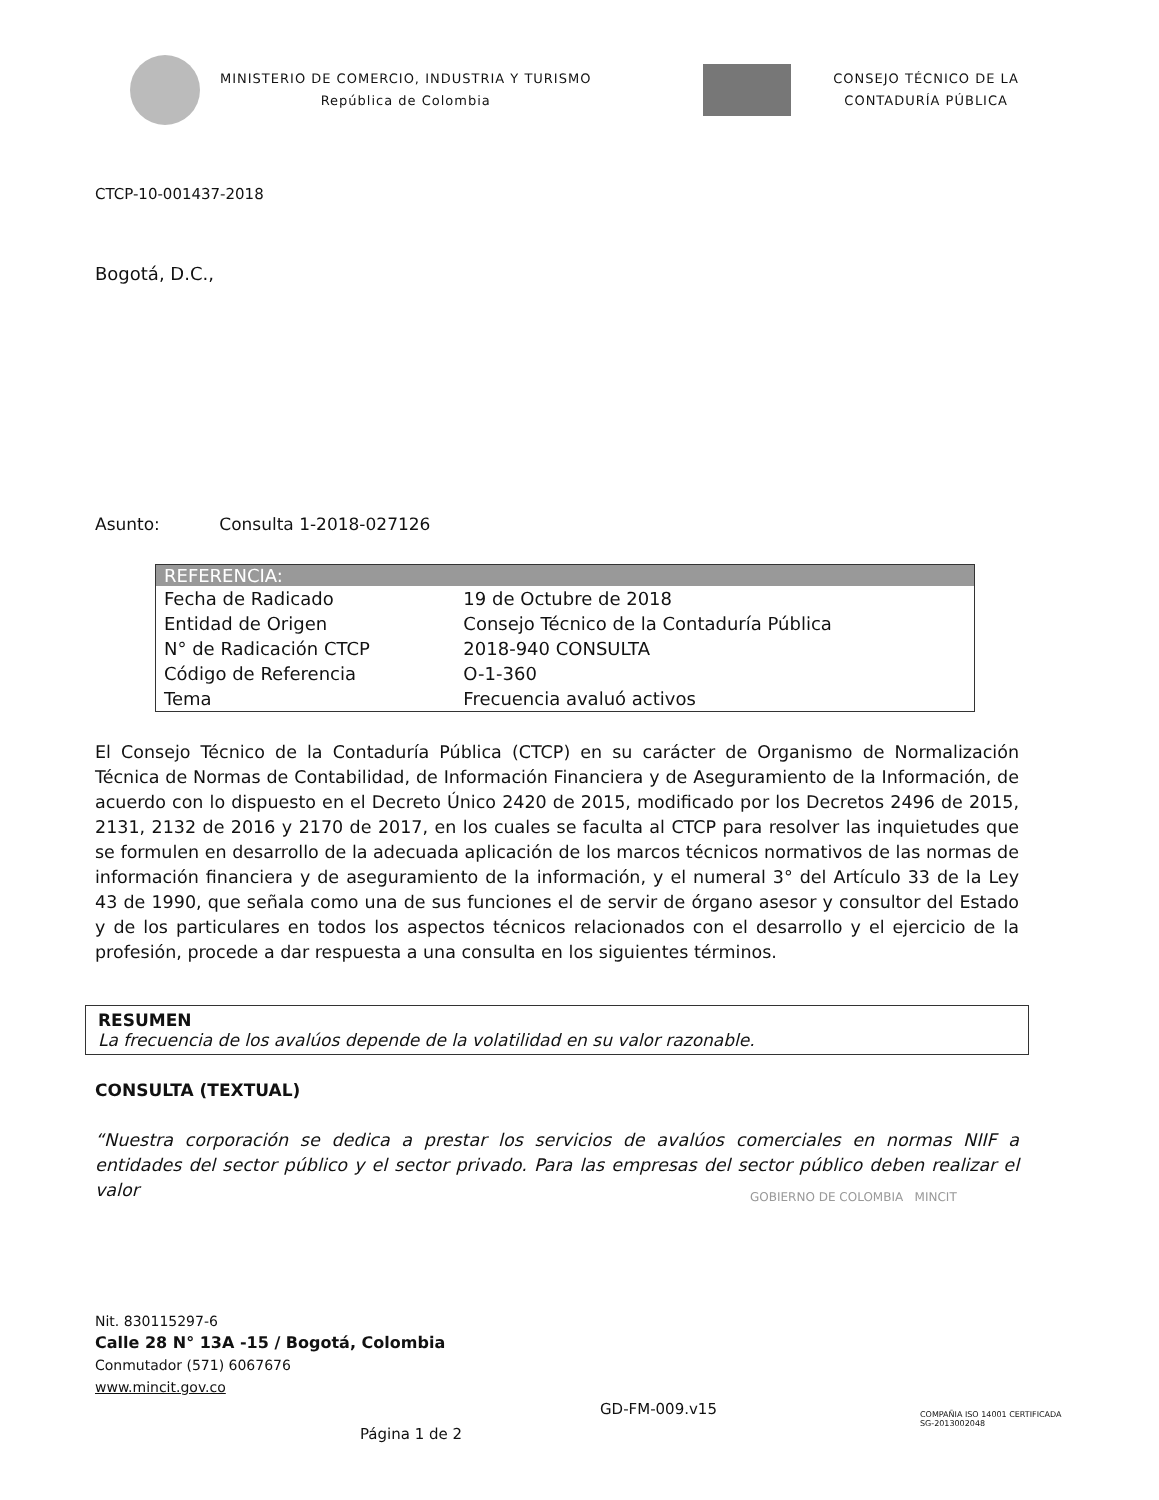MINISTERIO DE COMERCIO, INDUSTRIA Y TURISMO
República de Colombia
CONSEJO TÉCNICO DE LA
CONTADURÍA PÚBLICA
CTCP-10-001437-2018
Bogotá, D.C.,
Asunto: Consulta 1-2018-027126
| REFERENCIA: | |
| --- | --- |
| Fecha de Radicado | 19 de Octubre de 2018 |
| Entidad de Origen | Consejo Técnico de la Contaduría Pública |
| N° de Radicación CTCP | 2018-940 CONSULTA |
| Código de Referencia | O-1-360 |
| Tema | Frecuencia avaluó activos |
El Consejo Técnico de la Contaduría Pública (CTCP) en su carácter de Organismo de Normalización Técnica de Normas de Contabilidad, de Información Financiera y de Aseguramiento de la Información, de acuerdo con lo dispuesto en el Decreto Único 2420 de 2015, modificado por los Decretos 2496 de 2015, 2131, 2132 de 2016 y 2170 de 2017, en los cuales se faculta al CTCP para resolver las inquietudes que se formulen en desarrollo de la adecuada aplicación de los marcos técnicos normativos de las normas de información financiera y de aseguramiento de la información, y el numeral 3° del Artículo 33 de la Ley 43 de 1990, que señala como una de sus funciones el de servir de órgano asesor y consultor del Estado y de los particulares en todos los aspectos técnicos relacionados con el desarrollo y el ejercicio de la profesión, procede a dar respuesta a una consulta en los siguientes términos.
RESUMEN
La frecuencia de los avalúos depende de la volatilidad en su valor razonable.
CONSULTA (TEXTUAL)
“Nuestra corporación se dedica a prestar los servicios de avalúos comerciales en normas NIIF a entidades del sector público y el sector privado. Para las empresas del sector público deben realizar el valor
GOBIERNO DE COLOMBIA MINCIT
Nit. 830115297-6
Calle 28 N° 13A -15 / Bogotá, Colombia
Conmutador (571) 6067676
www.mincit.gov.co
GD-FM-009.v15
Página 1 de 2
COMPAÑIA ISO 14001 CERTIFICADA
SG-2013002048